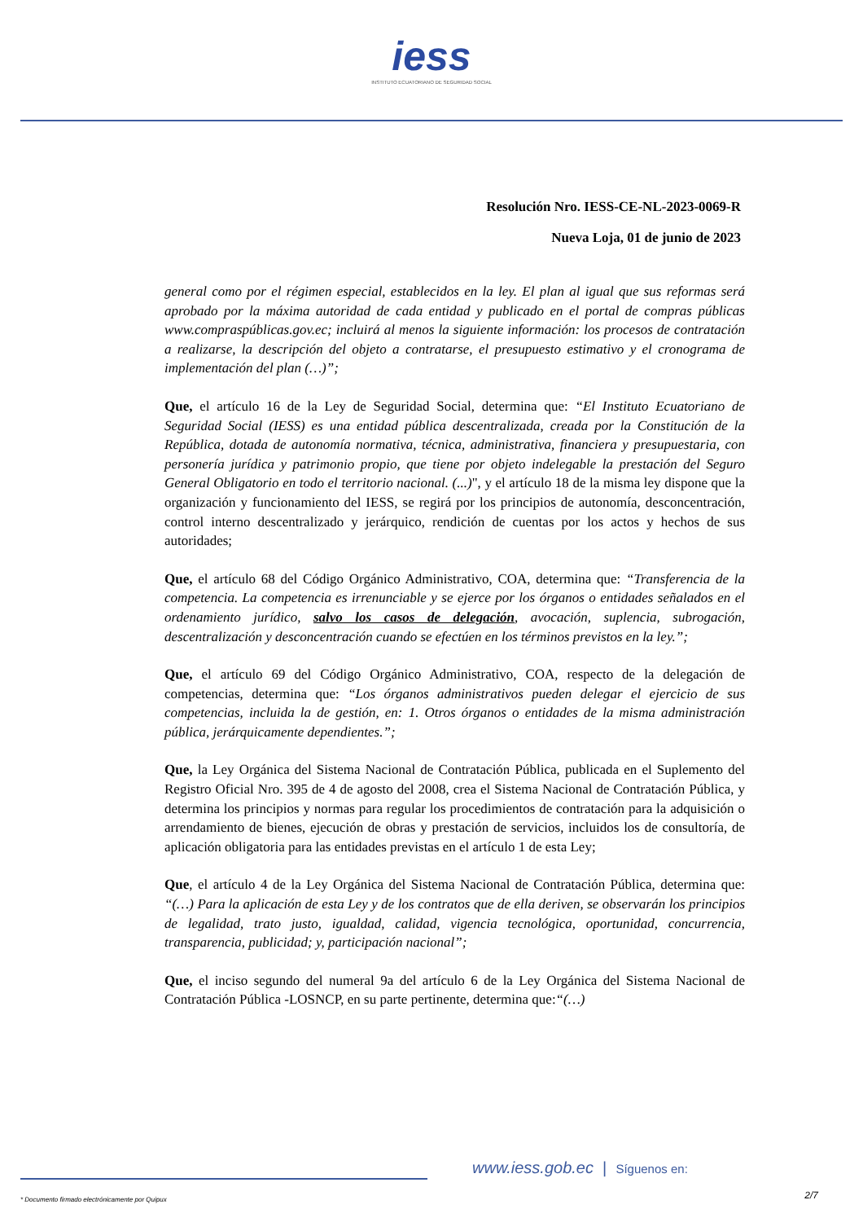iess
INSTITUTO ECUATORIANO DE SEGURIDAD SOCIAL
Resolución Nro. IESS-CE-NL-2023-0069-R
Nueva Loja, 01 de junio de 2023
general como por el régimen especial, establecidos en la ley. El plan al igual que sus reformas será aprobado por la máxima autoridad de cada entidad y publicado en el portal de compras públicas www.compraspúblicas.gov.ec; incluirá al menos la siguiente información: los procesos de contratación a realizarse, la descripción del objeto a contratarse, el presupuesto estimativo y el cronograma de implementación del plan (…)”;
Que, el artículo 16 de la Ley de Seguridad Social, determina que: “El Instituto Ecuatoriano de Seguridad Social (IESS) es una entidad pública descentralizada, creada por la Constitución de la República, dotada de autonomía normativa, técnica, administrativa, financiera y presupuestaria, con personería jurídica y patrimonio propio, que tiene por objeto indelegable la prestación del Seguro General Obligatorio en todo el territorio nacional. (...)", y el artículo 18 de la misma ley dispone que la organización y funcionamiento del IESS, se regirá por los principios de autonomía, desconcentración, control interno descentralizado y jerárquico, rendición de cuentas por los actos y hechos de sus autoridades;
Que, el artículo 68 del Código Orgánico Administrativo, COA, determina que: “Transferencia de la competencia. La competencia es irrenunciable y se ejerce por los órganos o entidades señalados en el ordenamiento jurídico, salvo los casos de delegación, avocación, suplencia, subrogación, descentralización y desconcentración cuando se efectúen en los términos previstos en la ley.”;
Que, el artículo 69 del Código Orgánico Administrativo, COA, respecto de la delegación de competencias, determina que: “Los órganos administrativos pueden delegar el ejercicio de sus competencias, incluida la de gestión, en: 1. Otros órganos o entidades de la misma administración pública, jerárquicamente dependientes.”;
Que, la Ley Orgánica del Sistema Nacional de Contratación Pública, publicada en el Suplemento del Registro Oficial Nro. 395 de 4 de agosto del 2008, crea el Sistema Nacional de Contratación Pública, y determina los principios y normas para regular los procedimientos de contratación para la adquisición o arrendamiento de bienes, ejecución de obras y prestación de servicios, incluidos los de consultoría, de aplicación obligatoria para las entidades previstas en el artículo 1 de esta Ley;
Que, el artículo 4 de la Ley Orgánica del Sistema Nacional de Contratación Pública, determina que: “(…) Para la aplicación de esta Ley y de los contratos que de ella deriven, se observarán los principios de legalidad, trato justo, igualdad, calidad, vigencia tecnológica, oportunidad, concurrencia, transparencia, publicidad; y, participación nacional”;
Que, el inciso segundo del numeral 9a del artículo 6 de la Ley Orgánica del Sistema Nacional de Contratación Pública -LOSNCP, en su parte pertinente, determina que:“(…)
www.iess.gob.ec | Síguenos en:
2/7
* Documento firmado electrónicamente por Quipux